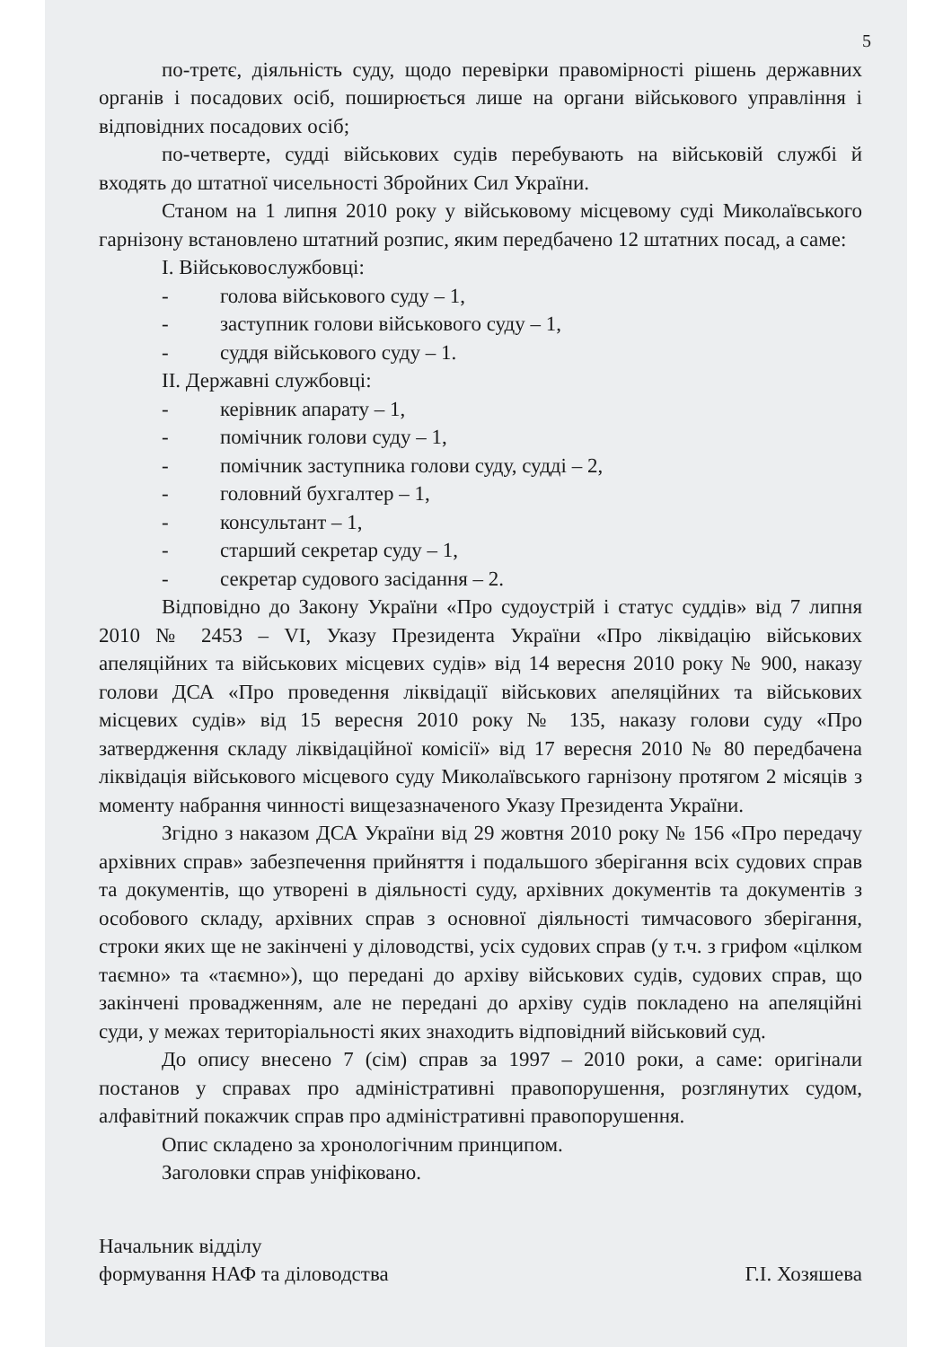5
по-третє, діяльність суду, щодо перевірки правомірності рішень державних органів і посадових осіб, поширюється лише на органи військового управління і відповідних посадових осіб;
по-четверте, судді військових судів перебувають на військовій службі й входять до штатної чисельності Збройних Сил України.
Станом на 1 липня 2010 року у військовому місцевому суді Миколаївського гарнізону встановлено штатний розпис, яким передбачено 12 штатних посад, а саме:
I. Військовослужбовці:
- голова військового суду – 1,
- заступник голови військового суду – 1,
- суддя військового суду – 1.
II. Державні службовці:
- керівник апарату – 1,
- помічник голови суду – 1,
- помічник заступника голови суду, судді – 2,
- головний бухгалтер – 1,
- консультант – 1,
- старший секретар суду – 1,
- секретар судового засідання – 2.
Відповідно до Закону України «Про судоустрій і статус суддів» від 7 липня 2010 № 2453 – VI, Указу Президента України «Про ліквідацію військових апеляційних та військових місцевих судів» від 14 вересня 2010 року № 900, наказу голови ДСА «Про проведення ліквідації військових апеляційних та військових місцевих судів» від 15 вересня 2010 року № 135, наказу голови суду «Про затвердження складу ліквідаційної комісії» від 17 вересня 2010 № 80 передбачена ліквідація військового місцевого суду Миколаївського гарнізону протягом 2 місяців з моменту набрання чинності вищезазначеного Указу Президента України.
Згідно з наказом ДСА України від 29 жовтня 2010 року № 156 «Про передачу архівних справ» забезпечення прийняття і подальшого зберігання всіх судових справ та документів, що утворені в діяльності суду, архівних документів та документів з особового складу, архівних справ з основної діяльності тимчасового зберігання, строки яких ще не закінчені у діловодстві, усіх судових справ (у т.ч. з грифом «цілком таємно» та «таємно»), що передані до архіву військових судів, судових справ, що закінчені провадженням, але не передані до архіву судів покладено на апеляційні суди, у межах територіальності яких знаходить відповідний військовий суд.
До опису внесено 7 (сім) справ за 1997 – 2010 роки, а саме: оригінали постанов у справах про адміністративні правопорушення, розглянутих судом, алфавітний покажчик справ про адміністративні правопорушення.
Опис складено за хронологічним принципом.
Заголовки справ уніфіковано.
Начальник відділу
формування НАФ та діловодства
Г.І. Хозяшева